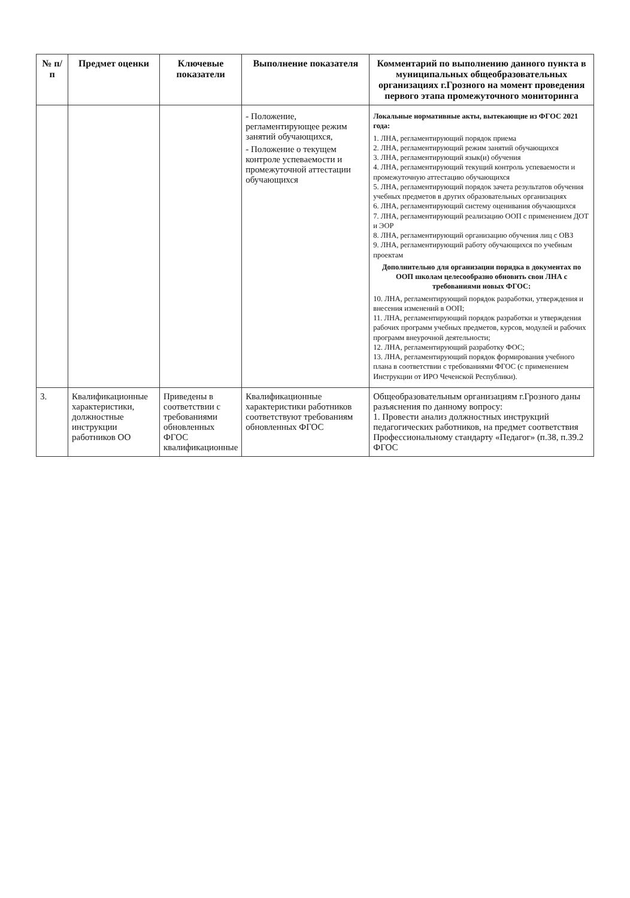| № п/п | Предмет оценки | Ключевые показатели | Выполнение показателя | Комментарий по выполнению данного пункта в муниципальных общеобразовательных организациях г.Грозного на момент проведения первого этапа промежуточного мониторинга |
| --- | --- | --- | --- | --- |
| | | | - Положение, регламентирующее режим занятий обучающихся, - Положение о текущем контроле успеваемости и промежуточной аттестации обучающихся | Локальные нормативные акты, вытекающие из ФГОС 2021 года: 1. ЛНА, регламентирующий порядок приема 2. ЛНА, регламентирующий режим занятий обучающихся 3. ЛНА, регламентирующий язык(и) обучения 4. ЛНА, регламентирующий текущий контроль успеваемости и промежуточную аттестацию обучающихся 5. ЛНА, регламентирующий порядок зачета результатов обучения учебных предметов в других образовательных организациях 6. ЛНА, регламентирующий систему оценивания обучающихся 7. ЛНА, регламентирующий реализацию ООП с применением ДОТ и ЭОР 8. ЛНА, регламентирующий организацию обучения лиц с ОВЗ 9. ЛНА, регламентирующий работу обучающихся по учебным проектам Дополнительно для организации порядка в документах по ООП школам целесообразно обновить свои ЛНА с требованиями новых ФГОС: 10. ЛНА, регламентирующий порядок разработки, утверждения и внесения изменений в ООП; 11. ЛНА, регламентирующий порядок разработки и утверждения рабочих программ учебных предметов, курсов, модулей и рабочих программ внеурочной деятельности; 12. ЛНА, регламентирующий разработку ФОС; 13. ЛНА, регламентирующий порядок формирования учебного плана в соответствии с требованиями ФГОС (с применением Инструкции от ИРО Чеченской Республики). |
| 3. | Квалификационные характеристики, должностные инструкции работников ОО | Приведены в соответствии с требованиями обновленных ФГОС квалификационные | Квалификационные характеристики работников соответствуют требованиям обновленных ФГОС | Общеобразовательным организациям г.Грозного даны разъяснения по данному вопросу: 1. Провести анализ должностных инструкций педагогических работников, на предмет соответствия Профессиональному стандарту «Педагог» (п.38, п.39.2 ФГОС |